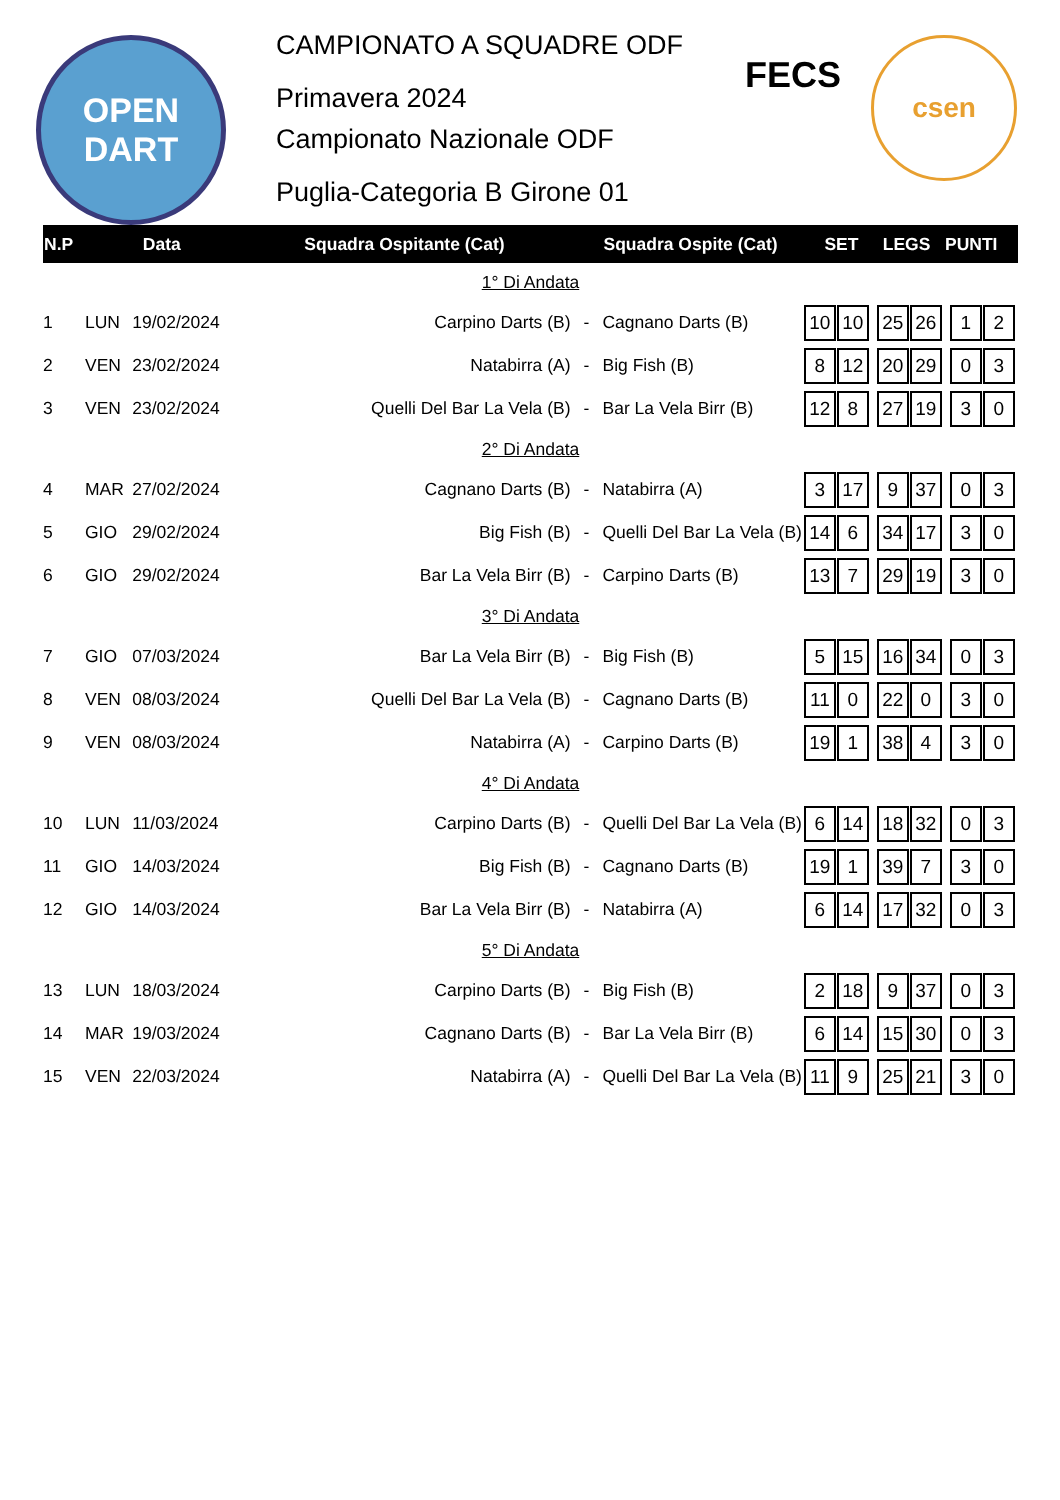OPEN
DART
CAMPIONATO A SQUADRE ODF
Primavera 2024
Campionato Nazionale ODF
Puglia-Categoria B Girone 01
FECS
csen
| N.P | Data | | Squadra Ospitante (Cat) | | Squadra Ospite (Cat) | SET LEGS PUNTI |
| --- | --- | --- | --- | --- | --- | --- |
| 1° Di Andata | | | | | | |
| 1 | LUN | 19/02/2024 | Carpino Darts (B) | - | Cagnano Darts (B) | 10 10 25 26 1 2 |
| 2 | VEN | 23/02/2024 | Natabirra (A) | - | Big Fish (B) | 8 12 20 29 0 3 |
| 3 | VEN | 23/02/2024 | Quelli Del Bar La Vela (B) | - | Bar La Vela Birr (B) | 12 8 27 19 3 0 |
| 2° Di Andata | | | | | | |
| 4 | MAR | 27/02/2024 | Cagnano Darts (B) | - | Natabirra (A) | 3 17 9 37 0 3 |
| 5 | GIO | 29/02/2024 | Big Fish (B) | - | Quelli Del Bar La Vela (B) | 14 6 34 17 3 0 |
| 6 | GIO | 29/02/2024 | Bar La Vela Birr (B) | - | Carpino Darts (B) | 13 7 29 19 3 0 |
| 3° Di Andata | | | | | | |
| 7 | GIO | 07/03/2024 | Bar La Vela Birr (B) | - | Big Fish (B) | 5 15 16 34 0 3 |
| 8 | VEN | 08/03/2024 | Quelli Del Bar La Vela (B) | - | Cagnano Darts (B) | 11 0 22 0 3 0 |
| 9 | VEN | 08/03/2024 | Natabirra (A) | - | Carpino Darts (B) | 19 1 38 4 3 0 |
| 4° Di Andata | | | | | | |
| 10 | LUN | 11/03/2024 | Carpino Darts (B) | - | Quelli Del Bar La Vela (B) | 6 14 18 32 0 3 |
| 11 | GIO | 14/03/2024 | Big Fish (B) | - | Cagnano Darts (B) | 19 1 39 7 3 0 |
| 12 | GIO | 14/03/2024 | Bar La Vela Birr (B) | - | Natabirra (A) | 6 14 17 32 0 3 |
| 5° Di Andata | | | | | | |
| 13 | LUN | 18/03/2024 | Carpino Darts (B) | - | Big Fish (B) | 2 18 9 37 0 3 |
| 14 | MAR | 19/03/2024 | Cagnano Darts (B) | - | Bar La Vela Birr (B) | 6 14 15 30 0 3 |
| 15 | VEN | 22/03/2024 | Natabirra (A) | - | Quelli Del Bar La Vela (B) | 11 9 25 21 3 0 |